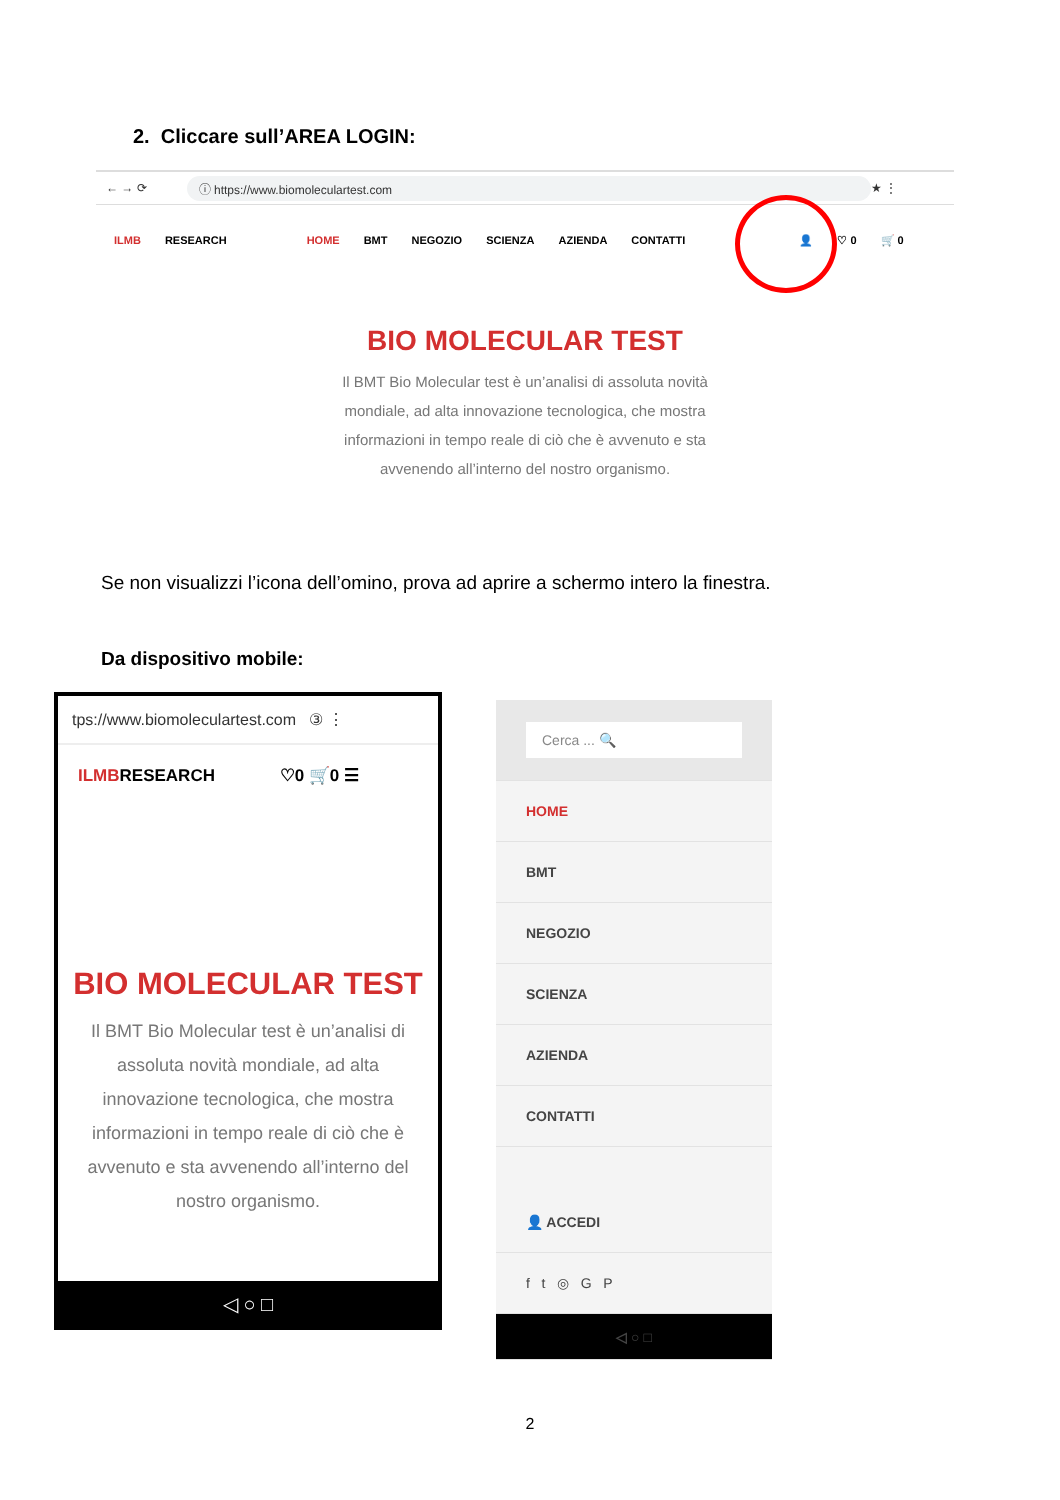2. Cliccare sull’AREA LOGIN:
← → ⟳ ⓘ https://www.biomoleculartest.com ★ ⋮
ILMB RESEARCH HOME BMT NEGOZIO SCIENZA AZIENDA CONTATTI 👤 ♡ 0 🛒 0
BIO MOLECULAR TEST
Il BMT Bio Molecular test è un’analisi di assoluta novità mondiale, ad alta innovazione tecnologica, che mostra informazioni in tempo reale di ciò che è avvenuto e sta avvenendo all’interno del nostro organismo.
Se non visualizzi l’icona dell’omino, prova ad aprire a schermo intero la finestra.
Da dispositivo mobile:
tps://www.biomoleculartest.com ③ ⋮
ILMBRESEARCH ♡0 🛒0 ☰
BIO MOLECULAR TEST
Il BMT Bio Molecular test è un’analisi di assoluta novità mondiale, ad alta innovazione tecnologica, che mostra informazioni in tempo reale di ciò che è avvenuto e sta avvenendo all’interno del nostro organismo.
◁ ○ □
Cerca ... 🔍
HOME
BMT
NEGOZIO
SCIENZA
AZIENDA
CONTATTI
👤 ACCEDI
f t ◎ G P
◁ ○ □
2